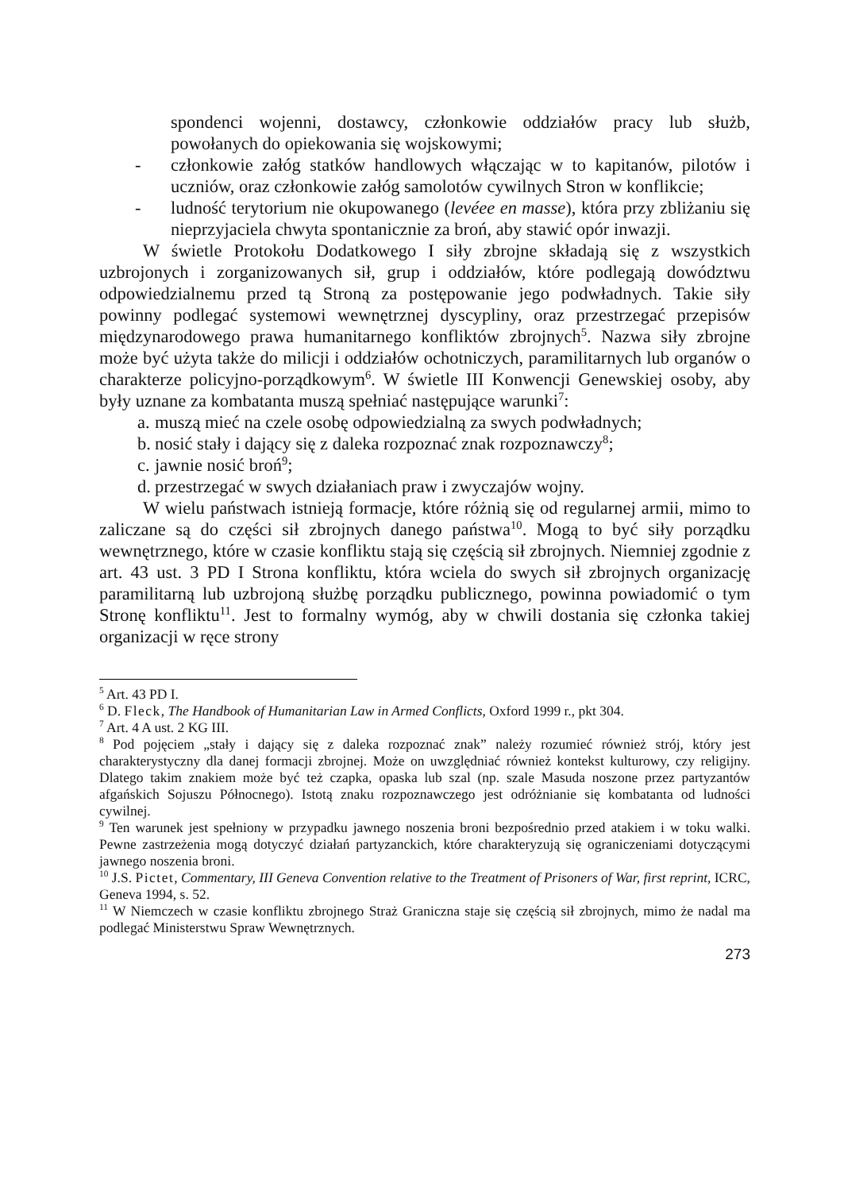spondenci wojenni, dostawcy, członkowie oddziałów pracy lub służb, powołanych do opiekowania się wojskowymi;
- członkowie załóg statków handlowych włączając w to kapitanów, pilotów i uczniów, oraz członkowie załóg samolotów cywilnych Stron w konflikcie;
- ludność terytorium nie okupowanego (levéee en masse), która przy zbliżaniu się nieprzyjaciela chwyta spontanicznie za broń, aby stawić opór inwazji.
W świetle Protokołu Dodatkowego I siły zbrojne składają się z wszystkich uzbrojonych i zorganizowanych sił, grup i oddziałów, które podlegają dowództwu odpowiedzialnemu przed tą Stroną za postępowanie jego podwładnych. Takie siły powinny podlegać systemowi wewnętrznej dyscypliny, oraz przestrzegać przepisów międzynarodowego prawa humanitarnego konfliktów zbrojnych<sup>5</sup>. Nazwa siły zbrojne może być użyta także do milicji i oddziałów ochotniczych, paramilitarnych lub organów o charakterze policyjno-porządkowym<sup>6</sup>. W świetle III Konwencji Genewskiej osoby, aby były uznane za kombatanta muszą spełniać następujące warunki<sup>7</sup>:
a. muszą mieć na czele osobę odpowiedzialną za swych podwładnych;
b. nosić stały i dający się z daleka rozpoznać znak rozpoznawczy<sup>8</sup>;
c. jawnie nosić broń<sup>9</sup>;
d. przestrzegać w swych działaniach praw i zwyczajów wojny.
W wielu państwach istnieją formacje, które różnią się od regularnej armii, mimo to zaliczane są do części sił zbrojnych danego państwa<sup>10</sup>. Mogą to być siły porządku wewnętrznego, które w czasie konfliktu stają się częścią sił zbrojnych. Niemniej zgodnie z art. 43 ust. 3 PD I Strona konfliktu, która wciela do swych sił zbrojnych organizację paramilitarną lub uzbrojoną służbę porządku publicznego, powinna powiadomić o tym Stronę konfliktu<sup>11</sup>. Jest to formalny wymóg, aby w chwili dostania się członka takiej organizacji w ręce strony
<sup>5</sup> Art. 43 PD I.
<sup>6</sup> D. Fleck, The Handbook of Humanitarian Law in Armed Conflicts, Oxford 1999 r., pkt 304.
<sup>7</sup> Art. 4 A ust. 2 KG III.
<sup>8</sup> Pod pojęciem „stały i dający się z daleka rozpoznać znak” należy rozumieć również strój, który jest charakterystyczny dla danej formacji zbrojnej. Może on uwzględniać również kontekst kulturowy, czy religijny. Dlatego takim znakiem może być też czapka, opaska lub szal (np. szale Masuda noszone przez partyzantów afgańskich Sojuszu Północnego). Istotą znaku rozpoznawczego jest odróżnianie się kombatanta od ludności cywilnej.
<sup>9</sup> Ten warunek jest spełniony w przypadku jawnego noszenia broni bezpośrednio przed atakiem i w toku walki. Pewne zastrzeżenia mogą dotyczyć działań partyzanckich, które charakteryzują się ograniczeniami dotyczącymi jawnego noszenia broni.
<sup>10</sup> J.S. Pictet, Commentary, III Geneva Convention relative to the Treatment of Prisoners of War, first reprint, ICRC, Geneva 1994, s. 52.
<sup>11</sup> W Niemczech w czasie konfliktu zbrojnego Straż Graniczna staje się częścią sił zbrojnych, mimo że nadal ma podlegać Ministerstwu Spraw Wewnętrznych.
273